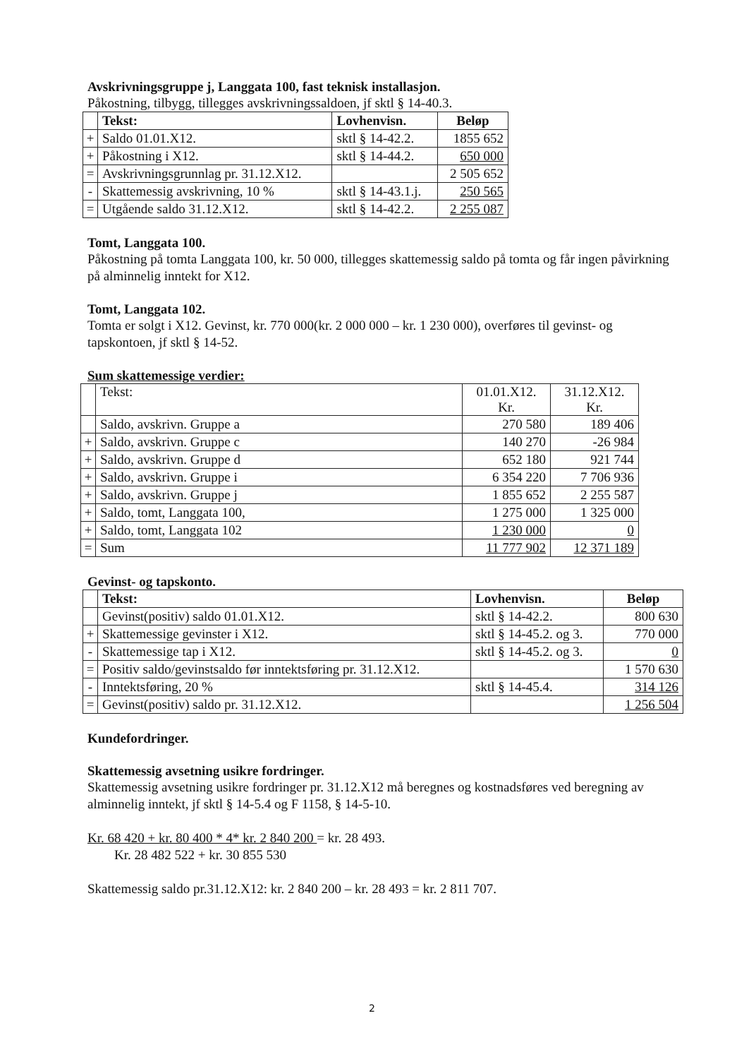Avskrivningsgruppe j, Langgata 100, fast teknisk installasjon.
Påkostning, tilbygg, tillegges avskrivningssaldoen, jf sktl § 14-40.3.
| | Tekst: | Lovhenvisn. | Beløp |
| + | Saldo 01.01.X12. | sktl § 14-42.2. | 1855 652 |
| + | Påkostning i X12. | sktl § 14-44.2. | 650 000 |
| = | Avskrivningsgrunnlag pr. 31.12.X12. | | 2 505 652 |
| - | Skattemessig avskrivning, 10 % | sktl § 14-43.1.j. | 250 565 |
| = | Utgående saldo 31.12.X12. | sktl § 14-42.2. | 2 255 087 |
Tomt, Langgata 100.
Påkostning på tomta Langgata 100, kr. 50 000, tillegges skattemessig saldo på tomta og får ingen påvirkning på alminnelig inntekt for X12.
Tomt, Langgata 102.
Tomta er solgt i X12. Gevinst, kr. 770 000(kr. 2 000 000 – kr. 1 230 000), overføres til gevinst- og tapskontoen, jf sktl § 14-52.
Sum skattemessige verdier:
| | Tekst: | 01.01.X12. Kr. | 31.12.X12. Kr. |
| | Saldo, avskrivn. Gruppe a | 270 580 | 189 406 |
| + | Saldo, avskrivn. Gruppe c | 140 270 | -26 984 |
| + | Saldo, avskrivn. Gruppe d | 652 180 | 921 744 |
| + | Saldo, avskrivn. Gruppe i | 6 354 220 | 7 706 936 |
| + | Saldo, avskrivn. Gruppe j | 1 855 652 | 2 255 587 |
| + | Saldo, tomt, Langgata 100, | 1 275 000 | 1 325 000 |
| + | Saldo, tomt, Langgata 102 | 1 230 000 | 0 |
| = | Sum | 11 777 902 | 12 371 189 |
Gevinst- og tapskonto.
| | Tekst: | Lovhenvisn. | Beløp |
| | Gevinst(positiv) saldo 01.01.X12. | sktl § 14-42.2. | 800 630 |
| + | Skattemessige gevinster i X12. | sktl § 14-45.2. og 3. | 770 000 |
| - | Skattemessige tap i X12. | sktl § 14-45.2. og 3. | 0 |
| = | Positiv saldo/gevinstsaldo før inntektsføring pr. 31.12.X12. | | 1 570 630 |
| - | Inntektsføring, 20 % | sktl § 14-45.4. | 314 126 |
| = | Gevinst(positiv) saldo pr. 31.12.X12. | | 1 256 504 |
Kundefordringer.
Skattemessig avsetning usikre fordringer.
Skattemessig avsetning usikre fordringer pr. 31.12.X12 må beregnes og kostnadsføres ved beregning av alminnelig inntekt, jf sktl § 14-5.4 og F 1158, § 14-5-10.
Kr. 68 420 + kr. 80 400 * 4* kr. 2 840 200 = kr. 28 493.
Kr. 28 482 522 + kr. 30 855 530
Skattemessig saldo pr.31.12.X12: kr. 2 840 200 – kr. 28 493 = kr. 2 811 707.
2